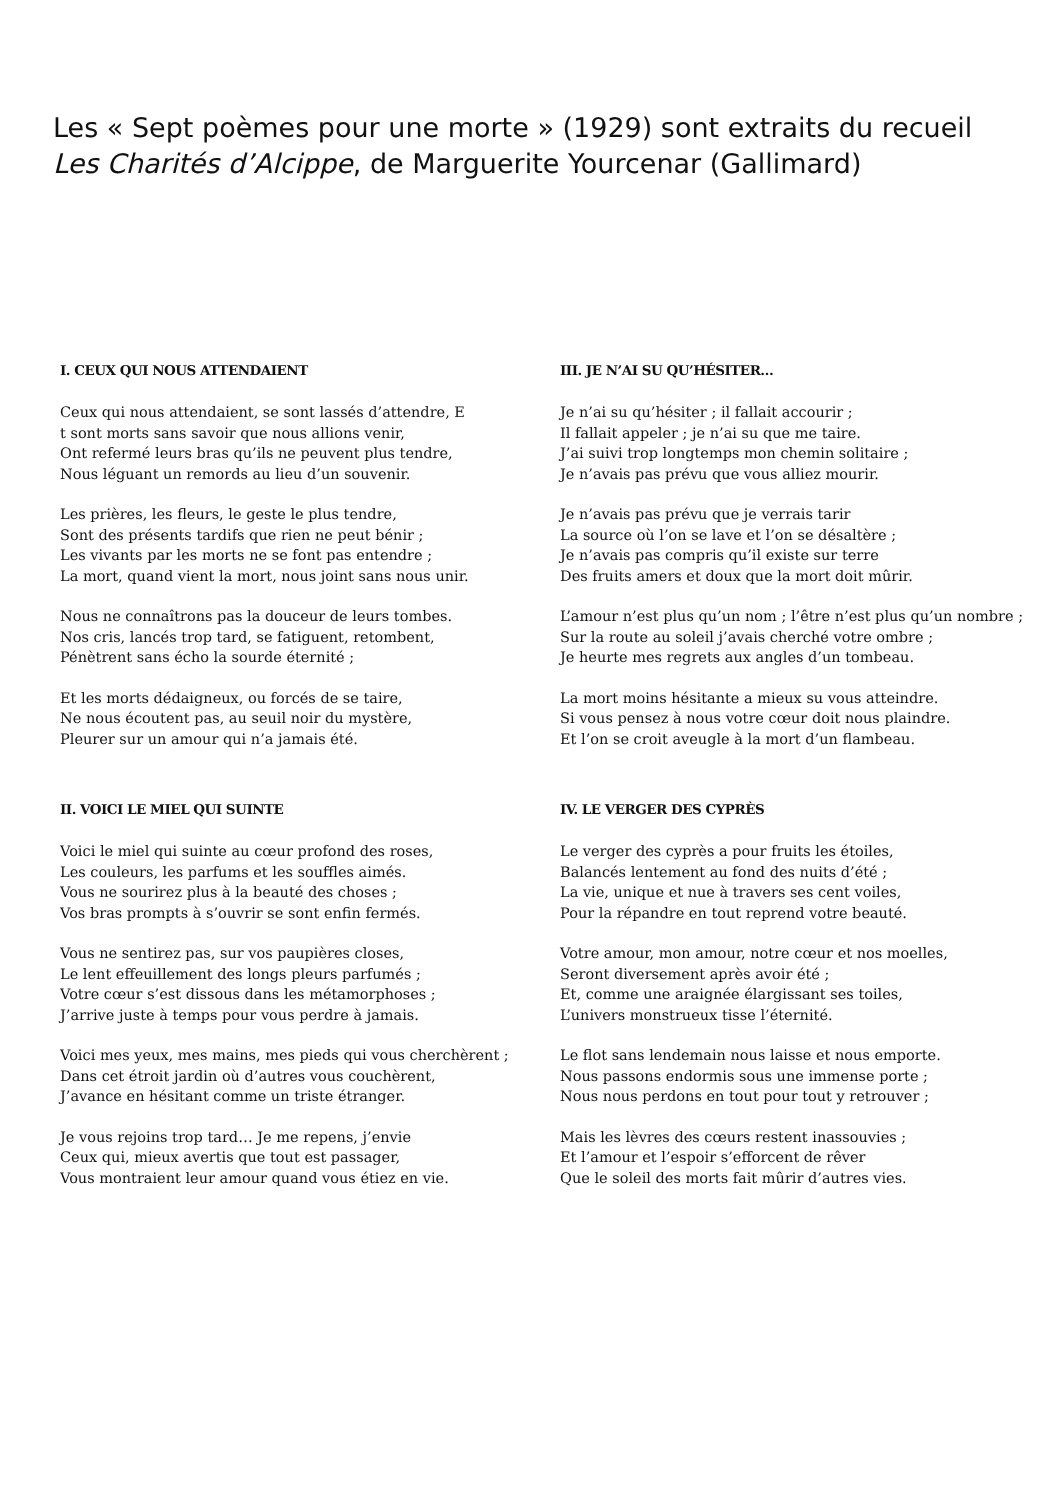Les « Sept poèmes pour une morte » (1929) sont extraits du recueil
Les Charités d’Alcippe, de Marguerite Yourcenar (Gallimard)
I. CEUX QUI NOUS ATTENDAIENT
Ceux qui nous attendaient, se sont lassés d’attendre, E
t sont morts sans savoir que nous allions venir,
Ont refermé leurs bras qu’ils ne peuvent plus tendre,
Nous léguant un remords au lieu d’un souvenir.
Les prières, les fleurs, le geste le plus tendre,
Sont des présents tardifs que rien ne peut bénir ;
Les vivants par les morts ne se font pas entendre ;
La mort, quand vient la mort, nous joint sans nous unir.
Nous ne connaîtrons pas la douceur de leurs tombes.
Nos cris, lancés trop tard, se fatiguent, retombent,
Pénètrent sans écho la sourde éternité ;
Et les morts dédaigneux, ou forcés de se taire,
Ne nous écoutent pas, au seuil noir du mystère,
Pleurer sur un amour qui n’a jamais été.
II. VOICI LE MIEL QUI SUINTE
Voici le miel qui suinte au cœur profond des roses,
Les couleurs, les parfums et les souffles aimés.
Vous ne sourirez plus à la beauté des choses ;
Vos bras prompts à s’ouvrir se sont enfin fermés.
Vous ne sentirez pas, sur vos paupières closes,
Le lent effeuillement des longs pleurs parfumés ;
Votre cœur s’est dissous dans les métamorphoses ;
J’arrive juste à temps pour vous perdre à jamais.
Voici mes yeux, mes mains, mes pieds qui vous cherchèrent ;
Dans cet étroit jardin où d’autres vous couchèrent,
J’avance en hésitant comme un triste étranger.
Je vous rejoins trop tard… Je me repens, j’envie
Ceux qui, mieux avertis que tout est passager,
Vous montraient leur amour quand vous étiez en vie.
III. JE N’AI SU QU’HÉSITER…
Je n’ai su qu’hésiter ; il fallait accourir ;
Il fallait appeler ; je n’ai su que me taire.
J’ai suivi trop longtemps mon chemin solitaire ;
Je n’avais pas prévu que vous alliez mourir.
Je n’avais pas prévu que je verrais tarir
La source où l’on se lave et l’on se désaltère ;
Je n’avais pas compris qu’il existe sur terre
Des fruits amers et doux que la mort doit mûrir.
L’amour n’est plus qu’un nom ; l’être n’est plus qu’un nombre ;
Sur la route au soleil j’avais cherché votre ombre ;
Je heurte mes regrets aux angles d’un tombeau.
La mort moins hésitante a mieux su vous atteindre.
Si vous pensez à nous votre cœur doit nous plaindre.
Et l’on se croit aveugle à la mort d’un flambeau.
IV. LE VERGER DES CYPRÈS
Le verger des cyprès a pour fruits les étoiles,
Balancés lentement au fond des nuits d’été ;
La vie, unique et nue à travers ses cent voiles,
Pour la répandre en tout reprend votre beauté.
Votre amour, mon amour, notre cœur et nos moelles,
Seront diversement après avoir été ;
Et, comme une araignée élargissant ses toiles,
L’univers monstrueux tisse l’éternité.
Le flot sans lendemain nous laisse et nous emporte.
Nous passons endormis sous une immense porte ;
Nous nous perdons en tout pour tout y retrouver ;
Mais les lèvres des cœurs restent inassouvies ;
Et l’amour et l’espoir s’efforcent de rêver
Que le soleil des morts fait mûrir d’autres vies.